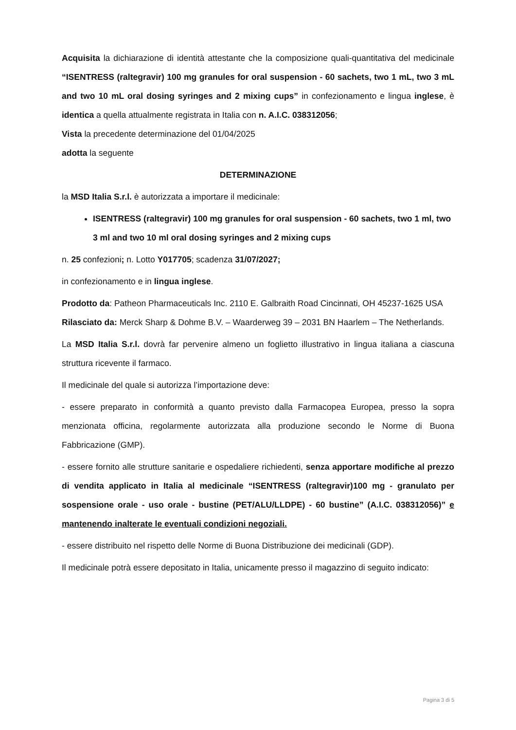Acquisita la dichiarazione di identità attestante che la composizione quali-quantitativa del medicinale “ISENTRESS (raltegravir) 100 mg granules for oral suspension - 60 sachets, two 1 mL, two 3 mL and two 10 mL oral dosing syringes and 2 mixing cups” in confezionamento e lingua inglese, è identica a quella attualmente registrata in Italia con n. A.I.C. 038312056;
Vista la precedente determinazione del 01/04/2025
adotta la seguente
DETERMINAZIONE
la MSD Italia S.r.l. è autorizzata a importare il medicinale:
ISENTRESS (raltegravir) 100 mg granules for oral suspension - 60 sachets, two 1 ml, two 3 ml and two 10 ml oral dosing syringes and 2 mixing cups
n. 25 confezioni; n. Lotto Y017705; scadenza 31/07/2027;
in confezionamento e in lingua inglese.
Prodotto da: Patheon Pharmaceuticals Inc. 2110 E. Galbraith Road Cincinnati, OH 45237-1625 USA
Rilasciato da: Merck Sharp & Dohme B.V. – Waarderweg 39 – 2031 BN Haarlem – The Netherlands.
La MSD Italia S.r.l. dovrà far pervenire almeno un foglietto illustrativo in lingua italiana a ciascuna struttura ricevente il farmaco.
Il medicinale del quale si autorizza l’importazione deve:
- essere preparato in conformità a quanto previsto dalla Farmacopea Europea, presso la sopra menzionata officina, regolarmente autorizzata alla produzione secondo le Norme di Buona Fabbricazione (GMP).
- essere fornito alle strutture sanitarie e ospedaliere richiedenti, senza apportare modifiche al prezzo di vendita applicato in Italia al medicinale “ISENTRESS (raltegravir)100 mg - granulato per sospensione orale - uso orale - bustine (PET/ALU/LLDPE) - 60 bustine” (A.I.C. 038312056)” e mantenendo inalterate le eventuali condizioni negoziali.
- essere distribuito nel rispetto delle Norme di Buona Distribuzione dei medicinali (GDP).
Il medicinale potrà essere depositato in Italia, unicamente presso il magazzino di seguito indicato:
Pagina 3 di 5